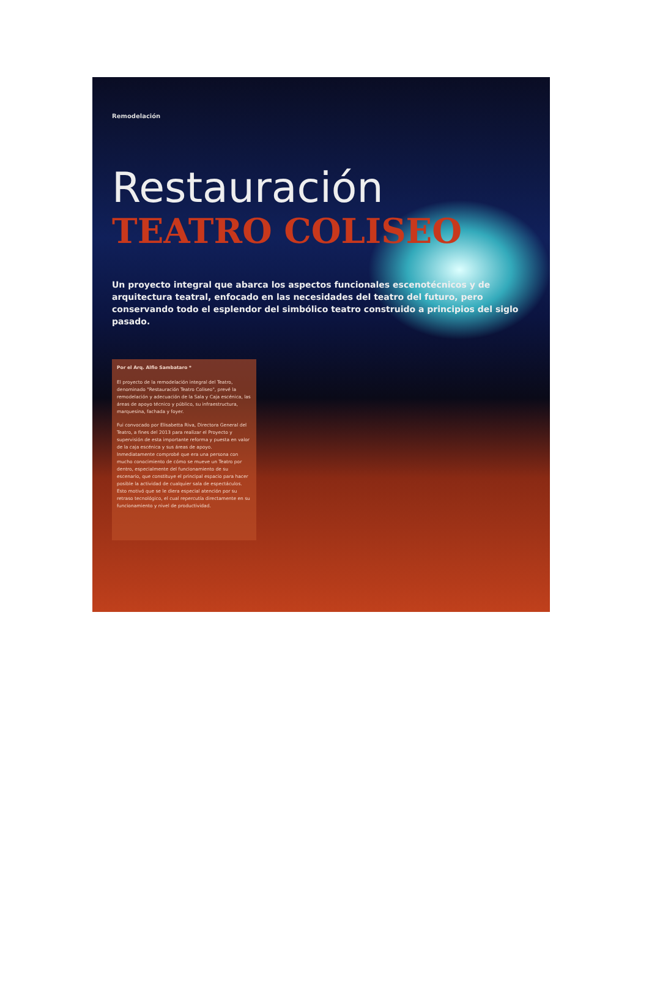Remodelación
Restauración
TEATRO COLISEO
Un proyecto integral que abarca los aspectos funcionales escenotécnicos y de arquitectura teatral, enfocado en las necesidades del teatro del futuro, pero conservando todo el esplendor del simbólico teatro construido a principios del siglo pasado.
Por el Arq. Alfio Sambataro *
El proyecto de la remodelación integral del Teatro, denominado "Restauración Teatro Coliseo", prevé la remodelación y adecuación de la Sala y Caja escénica, las áreas de apoyo técnico y público, su infraestructura, marquesina, fachada y foyer.
Fui convocado por Elisabetta Riva, Directora General del Teatro, a fines del 2013 para realizar el Proyecto y supervisión de esta importante reforma y puesta en valor de la caja escénica y sus áreas de apoyo.
Inmediatamente comprobé que era una persona con mucho conocimiento de cómo se mueve un Teatro por dentro, especialmente del funcionamiento de su escenario, que constituye el principal espacio para hacer posible la actividad de cualquier sala de espectáculos. Esto motivó que se le diera especial atención por su retraso tecnológico, el cual repercutía directamente en su funcionamiento y nivel de productividad.